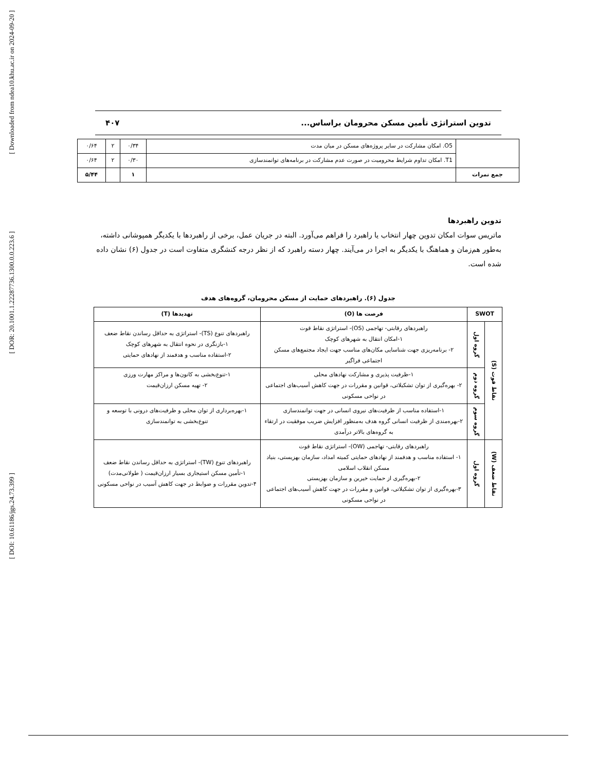[ Downloaded from ndea10.khu.ac.ir on 2024-09-20 ]
[ DOR: 20.1001.1.22287736.1300.0.0.223.6 ]
[ DOI: 10.61186/jgs.24.73.399 ]
تدوین استراتژی تأمین مسکن محرومان براساس... ۴۰۷
| | O5. امکان مشارکت در سایر پروژه‌های مسکن در میان مدت | ۰/۳۴ | ۲ | ۰/۶۴ |
| | T1. امکان تداوم شرایط محرومیت در صورت عدم مشارکت در برنامه‌های توانمندسازی | ۰/۳۰ | ۲ | ۰/۶۴ |
| جمع نمرات | | ۱ | | ۵/۴۴ |
تدوین راهبردها
ماتریس سوات امکان تدوین چهار انتخاب یا راهبرد را فراهم می‌آورد. البته در جریان عمل، برخی از راهبردها با یکدیگر همپوشانی داشته، به‌طور هم‌زمان و هماهنگ با یکدیگر به اجرا در می‌آیند. چهار دسته راهبرد که از نظر درجه کنشگری متفاوت است در جدول (۶) نشان داده شده است.
جدول (۶). راهبردهای حمایت از مسکن محرومان، گروه‌های هدف
| SWOT | | فرصت ها (O) | تهدیدها (T) |
| --- | --- | --- | --- |
| نقاط قوت (S) | گروه اول | راهبردهای رقابتی- تهاجمی (OS)- استراتژی نقاط قوت ۱-امکان انتقال به شهرهای کوچک ۲- برنامه‌ریزی جهت شناسایی مکان‌های مناسب جهت ایجاد مجتمع‌های مسکن اجتماعی فراگیر | راهبردهای تنوع (TS)- استراتژی به حداقل رساندن نقاط ضعف ۱-بازنگری در نحوه انتقال به شهرهای کوچک ۲-استفاده مناسب و هدفمند از نهادهای حمایتی |
| | گروه دوم | ۱-ظرفیت پذیری و مشارکت نهادهای محلی ۲- بهره‌گیری از توان تشکیلاتی، قوانین و مقررات در جهت کاهش آسیب‌های اجتماعی در نواحی مسکونی | ۱-تنوع‌بخشی به کانون‌ها و مراکز مهارت ورزی ۲- تهیه مسکن ارزان‌قیمت |
| | گروه سوم | ۱-استفاده مناسب از ظرفیت‌های نیروی انسانی در جهت توانمندسازی ۲-بهره‌مندی از ظرفیت انسانی گروه هدف به‌منظور افزایش ضریب موفقیت در ارتقاء به گروه‌های بالاتر درآمدی | ۱-بهره‌برداری از توان محلی و ظرفیت‌های درونی با توسعه و تنوع‌بخشی به توانمندسازی |
| نقاط ضعف (W) | گروه اول | راهبردهای رقابتی- تهاجمی (OW)- استراتژی نقاط قوت ۱- استفاده مناسب و هدفمند از نهادهای حمایتی کمیته امداد، سازمان بهزیستی، بنیاد مسکن انقلاب اسلامی ۲-بهره‌گیری از حمایت خیرین و سازمان بهزیستی ۳-بهره‌گیری از توان تشکیلاتی، قوانین و مقررات در جهت کاهش آسیب‌های اجتماعی در نواحی مسکونی | راهبردهای تنوع (TW)- استراتژی به حداقل رساندن نقاط ضعف ۱-تأمین مسکن استیجاری بسیار ارزان‌قیمت ( طولانی‌مدت) ۴-تدوین مقررات و ضوابط در جهت کاهش آسیب در نواحی مسکونی |